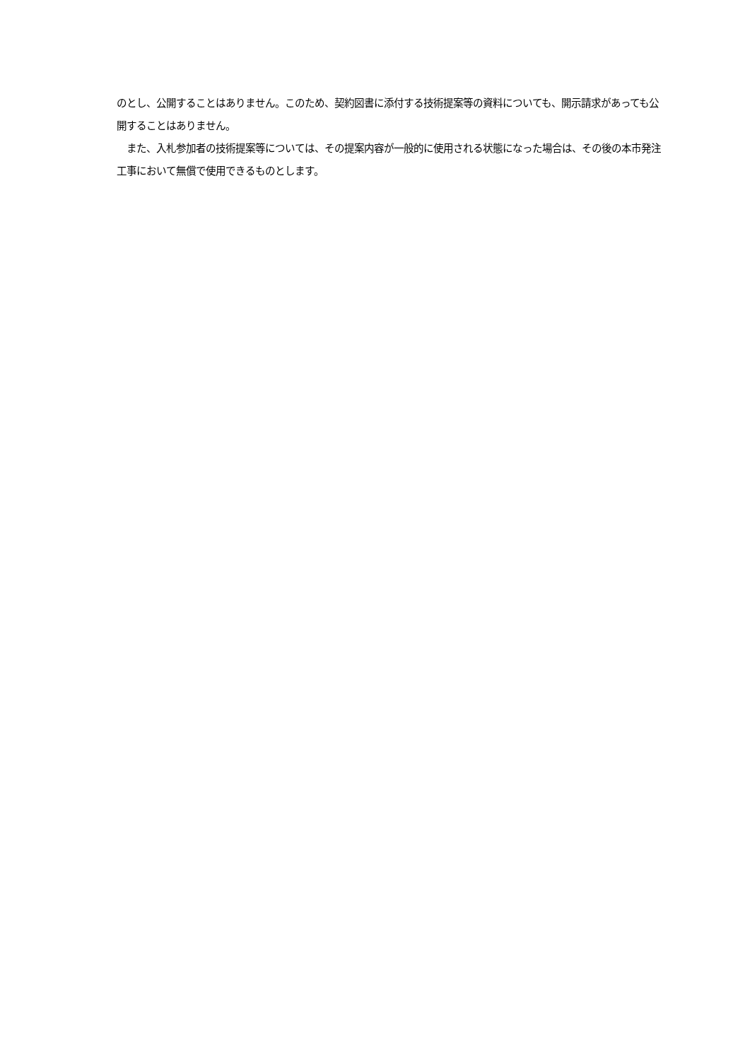のとし、公開することはありません。このため、契約図書に添付する技術提案等の資料についても、開示請求があっても公開することはありません。
　また、入札参加者の技術提案等については、その提案内容が一般的に使用される状態になった場合は、その後の本市発注工事において無償で使用できるものとします。